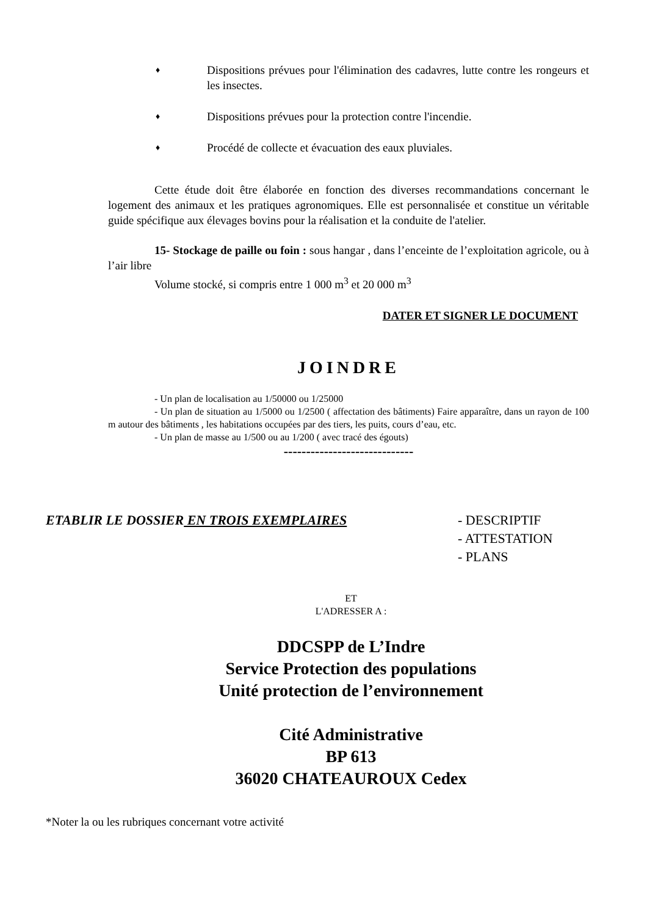♦ Dispositions prévues pour l'élimination des cadavres, lutte contre les rongeurs et les insectes.
♦ Dispositions prévues pour la protection contre l'incendie.
♦ Procédé de collecte et évacuation des eaux pluviales.
Cette étude doit être élaborée en fonction des diverses recommandations concernant le logement des animaux et les pratiques agronomiques. Elle est personnalisée et constitue un véritable guide spécifique aux élevages bovins pour la réalisation et la conduite de l'atelier.
15- Stockage de paille ou foin : sous hangar , dans l’enceinte de l’exploitation agricole, ou à l’air libre
Volume stocké, si compris entre 1 000 m<sup>3</sup> et 20 000 m<sup>3</sup>
DATER ET SIGNER LE DOCUMENT
JOINDRE
- Un plan de localisation au 1/50000 ou 1/25000
- Un plan de situation au 1/5000 ou 1/2500 ( affectation des bâtiments) Faire apparaître, dans un rayon de 100 m autour des bâtiments , les habitations occupées par des tiers, les puits, cours d’eau, etc.
- Un plan de masse au 1/500 ou au 1/200 ( avec tracé des égouts)
-----------------------------
ETABLIR LE DOSSIER EN TROIS EXEMPLAIRES - DESCRIPTIF
- ATTESTATION
- PLANS
ET
L'ADRESSER A :
DDCSPP de L’Indre
Service Protection des populations
Unité protection de l’environnement
Cité Administrative
BP 613
36020 CHATEAUROUX Cedex
*Noter la ou les rubriques concernant votre activité